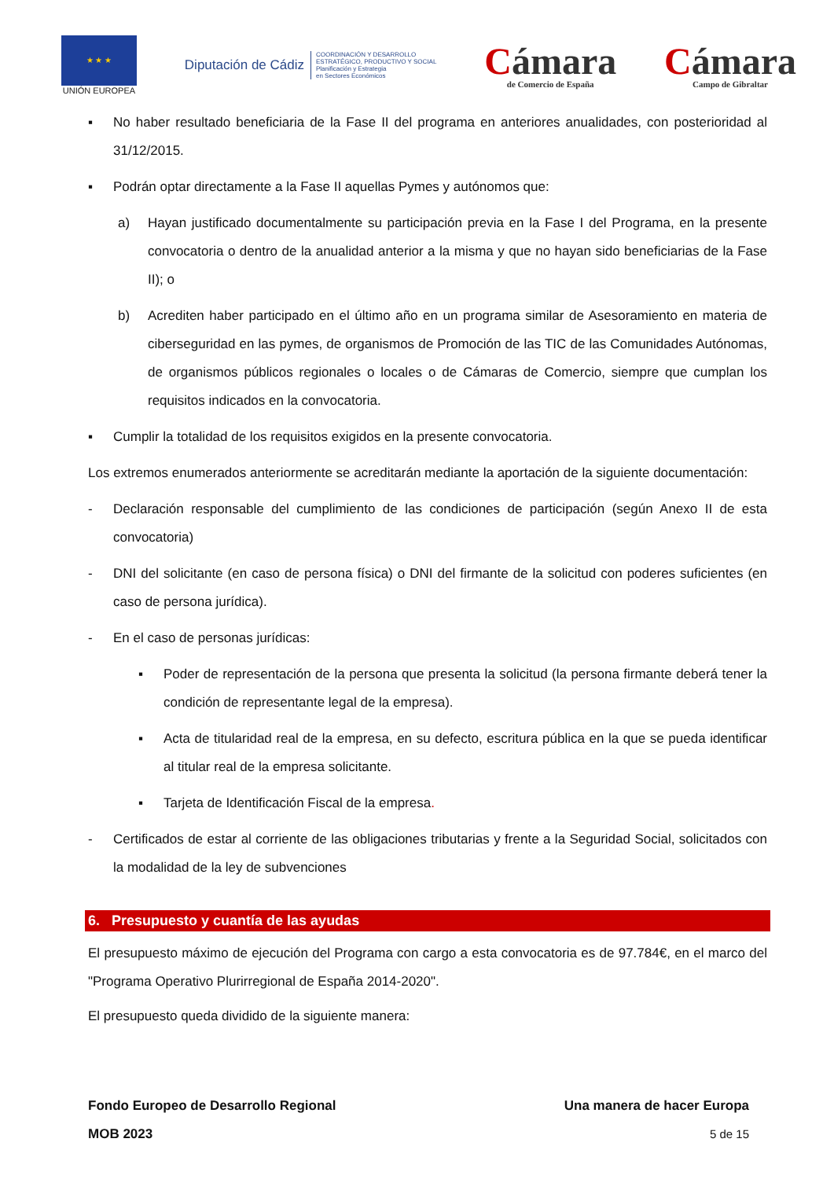★ ★ ★
UNIÓN EUROPEA
Diputación de Cádiz COORDINACIÓN Y DESARROLLO
ESTRATÉGICO, PRODUCTIVO Y SOCIAL
Planificación y Estrategia
en Sectores Económicos
Cámara
de Comercio de España
Cámara
Campo de Gibraltar
▪ No haber resultado beneficiaria de la Fase II del programa en anteriores anualidades, con posterioridad al 31/12/2015.
▪ Podrán optar directamente a la Fase II aquellas Pymes y autónomos que:
a) Hayan justificado documentalmente su participación previa en la Fase I del Programa, en la presente convocatoria o dentro de la anualidad anterior a la misma y que no hayan sido beneficiarias de la Fase II); o
b) Acrediten haber participado en el último año en un programa similar de Asesoramiento en materia de ciberseguridad en las pymes, de organismos de Promoción de las TIC de las Comunidades Autónomas, de organismos públicos regionales o locales o de Cámaras de Comercio, siempre que cumplan los requisitos indicados en la convocatoria.
▪ Cumplir la totalidad de los requisitos exigidos en la presente convocatoria.
Los extremos enumerados anteriormente se acreditarán mediante la aportación de la siguiente documentación:
- Declaración responsable del cumplimiento de las condiciones de participación (según Anexo II de esta convocatoria)
- DNI del solicitante (en caso de persona física) o DNI del firmante de la solicitud con poderes suficientes (en caso de persona jurídica).
- En el caso de personas jurídicas:
▪ Poder de representación de la persona que presenta la solicitud (la persona firmante deberá tener la condición de representante legal de la empresa).
▪ Acta de titularidad real de la empresa, en su defecto, escritura pública en la que se pueda identificar al titular real de la empresa solicitante.
▪ Tarjeta de Identificación Fiscal de la empresa.
- Certificados de estar al corriente de las obligaciones tributarias y frente a la Seguridad Social, solicitados con la modalidad de la ley de subvenciones
6. Presupuesto y cuantía de las ayudas
El presupuesto máximo de ejecución del Programa con cargo a esta convocatoria es de 97.784€, en el marco del "Programa Operativo Plurirregional de España 2014-2020".
El presupuesto queda dividido de la siguiente manera:
Fondo Europeo de Desarrollo Regional Una manera de hacer Europa
MOB 2023 5 de 15